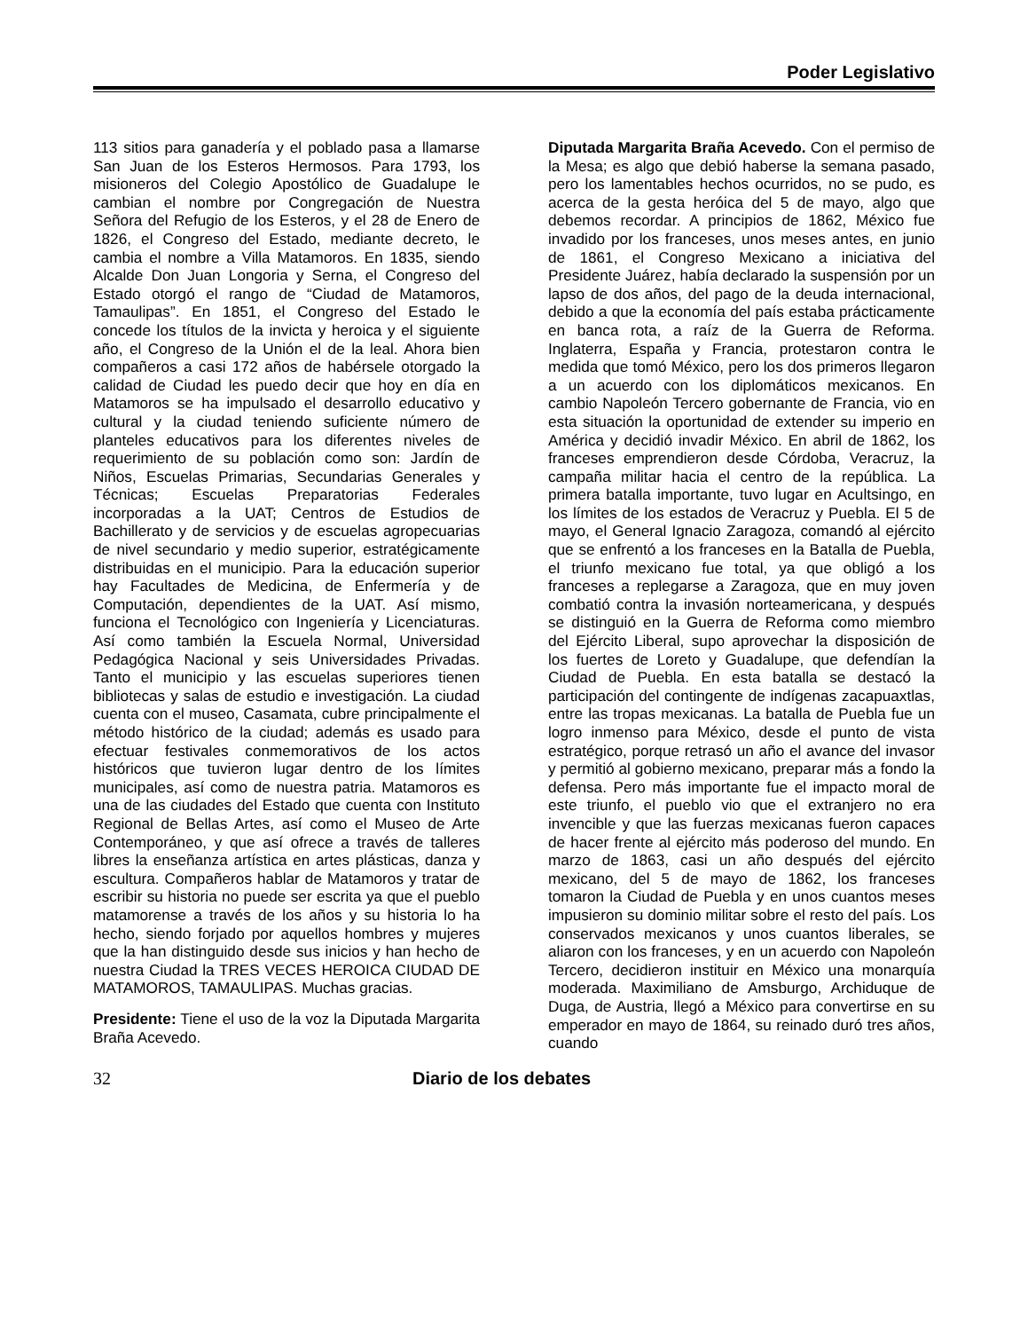Poder Legislativo
113 sitios para ganadería y el poblado pasa a llamarse San Juan de los Esteros Hermosos. Para 1793, los misioneros del Colegio Apostólico de Guadalupe le cambian el nombre por Congregación de Nuestra Señora del Refugio de los Esteros, y el 28 de Enero de 1826, el Congreso del Estado, mediante decreto, le cambia el nombre a Villa Matamoros. En 1835, siendo Alcalde Don Juan Longoria y Serna, el Congreso del Estado otorgó el rango de “Ciudad de Matamoros, Tamaulipas”. En 1851, el Congreso del Estado le concede los títulos de la invicta y heroica y el siguiente año, el Congreso de la Unión el de la leal. Ahora bien compañeros a casi 172 años de habérsele otorgado la calidad de Ciudad les puedo decir que hoy en día en Matamoros se ha impulsado el desarrollo educativo y cultural y la ciudad teniendo suficiente número de planteles educativos para los diferentes niveles de requerimiento de su población como son: Jardín de Niños, Escuelas Primarias, Secundarias Generales y Técnicas; Escuelas Preparatorias Federales incorporadas a la UAT; Centros de Estudios de Bachillerato y de servicios y de escuelas agropecuarias de nivel secundario y medio superior, estratégicamente distribuidas en el municipio. Para la educación superior hay Facultades de Medicina, de Enfermería y de Computación, dependientes de la UAT. Así mismo, funciona el Tecnológico con Ingeniería y Licenciaturas. Así como también la Escuela Normal, Universidad Pedagógica Nacional y seis Universidades Privadas. Tanto el municipio y las escuelas superiores tienen bibliotecas y salas de estudio e investigación. La ciudad cuenta con el museo, Casamata, cubre principalmente el método histórico de la ciudad; además es usado para efectuar festivales conmemorativos de los actos históricos que tuvieron lugar dentro de los límites municipales, así como de nuestra patria. Matamoros es una de las ciudades del Estado que cuenta con Instituto Regional de Bellas Artes, así como el Museo de Arte Contemporáneo, y que así ofrece a través de talleres libres la enseñanza artística en artes plásticas, danza y escultura. Compañeros hablar de Matamoros y tratar de escribir su historia no puede ser escrita ya que el pueblo matamorense a través de los años y su historia lo ha hecho, siendo forjado por aquellos hombres y mujeres que la han distinguido desde sus inicios y han hecho de nuestra Ciudad la TRES VECES HEROICA CIUDAD DE MATAMOROS, TAMAULIPAS. Muchas gracias.
Presidente: Tiene el uso de la voz la Diputada Margarita Braña Acevedo.
Diputada Margarita Braña Acevedo. Con el permiso de la Mesa; es algo que debió haberse la semana pasado, pero los lamentables hechos ocurridos, no se pudo, es acerca de la gesta heróica del 5 de mayo, algo que debemos recordar. A principios de 1862, México fue invadido por los franceses, unos meses antes, en junio de 1861, el Congreso Mexicano a iniciativa del Presidente Juárez, había declarado la suspensión por un lapso de dos años, del pago de la deuda internacional, debido a que la economía del país estaba prácticamente en banca rota, a raíz de la Guerra de Reforma. Inglaterra, España y Francia, protestaron contra le medida que tomó México, pero los dos primeros llegaron a un acuerdo con los diplomáticos mexicanos. En cambio Napoleón Tercero gobernante de Francia, vio en esta situación la oportunidad de extender su imperio en América y decidió invadir México. En abril de 1862, los franceses emprendieron desde Córdoba, Veracruz, la campaña militar hacia el centro de la república. La primera batalla importante, tuvo lugar en Acultsingo, en los límites de los estados de Veracruz y Puebla. El 5 de mayo, el General Ignacio Zaragoza, comandó al ejército que se enfrentó a los franceses en la Batalla de Puebla, el triunfo mexicano fue total, ya que obligó a los franceses a replegarse a Zaragoza, que en muy joven combatió contra la invasión norteamericana, y después se distinguió en la Guerra de Reforma como miembro del Ejército Liberal, supo aprovechar la disposición de los fuertes de Loreto y Guadalupe, que defendían la Ciudad de Puebla. En esta batalla se destacó la participación del contingente de indígenas zacapuaxtlas, entre las tropas mexicanas. La batalla de Puebla fue un logro inmenso para México, desde el punto de vista estratégico, porque retrasó un año el avance del invasor y permitió al gobierno mexicano, preparar más a fondo la defensa. Pero más importante fue el impacto moral de este triunfo, el pueblo vio que el extranjero no era invencible y que las fuerzas mexicanas fueron capaces de hacer frente al ejército más poderoso del mundo. En marzo de 1863, casi un año después del ejército mexicano, del 5 de mayo de 1862, los franceses tomaron la Ciudad de Puebla y en unos cuantos meses impusieron su dominio militar sobre el resto del país. Los conservados mexicanos y unos cuantos liberales, se aliaron con los franceses, y en un acuerdo con Napoleón Tercero, decidieron instituir en México una monarquía moderada. Maximiliano de Amsburgo, Archiduque de Duga, de Austria, llegó a México para convertirse en su emperador en mayo de 1864, su reinado duró tres años, cuando
32 Diario de los debates